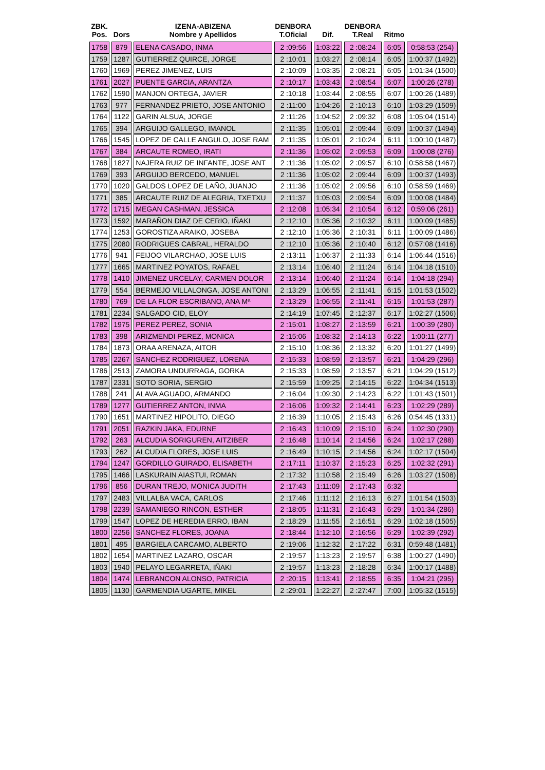| ZBK. Pos. | Dors | IZENA-ABIZENA Nombre y Apellidos | DENBORA T.Oficial | Dif. | DENBORA T.Real | Ritmo | |
| --- | --- | --- | --- | --- | --- | --- | --- |
| 1758 | 879 | ELENA CASADO, INMA | 2 :09:56 | 1:03:22 | 2 :08:24 | 6:05 | 0:58:53 (254) |
| 1759 | 1287 | GUTIERREZ QUIRCE, JORGE | 2 :10:01 | 1:03:27 | 2 :08:14 | 6:05 | 1:00:37 (1492) |
| 1760 | 1969 | PEREZ JIMENEZ, LUIS | 2 :10:09 | 1:03:35 | 2 :08:21 | 6:05 | 1:01:34 (1500) |
| 1761 | 2027 | PUENTE GARCIA, ARANTZA | 2 :10:17 | 1:03:43 | 2 :08:54 | 6:07 | 1:00:26 (278) |
| 1762 | 1590 | MANJON ORTEGA, JAVIER | 2 :10:18 | 1:03:44 | 2 :08:55 | 6:07 | 1:00:26 (1489) |
| 1763 | 977 | FERNANDEZ PRIETO, JOSE ANTONIO | 2 :11:00 | 1:04:26 | 2 :10:13 | 6:10 | 1:03:29 (1509) |
| 1764 | 1122 | GARIN ALSUA, JORGE | 2 :11:26 | 1:04:52 | 2 :09:32 | 6:08 | 1:05:04 (1514) |
| 1765 | 394 | ARGUIJO GALLEGO, IMANOL | 2 :11:35 | 1:05:01 | 2 :09:44 | 6:09 | 1:00:37 (1494) |
| 1766 | 1545 | LOPEZ DE CALLE ANGULO, JOSE RAM | 2 :11:35 | 1:05:01 | 2 :10:24 | 6:11 | 1:00:10 (1487) |
| 1767 | 384 | ARCAUTE ROMEO, IRATI | 2 :11:36 | 1:05:02 | 2 :09:53 | 6:09 | 1:00:08 (276) |
| 1768 | 1827 | NAJERA RUIZ DE INFANTE, JOSE ANT | 2 :11:36 | 1:05:02 | 2 :09:57 | 6:10 | 0:58:58 (1467) |
| 1769 | 393 | ARGUIJO BERCEDO, MANUEL | 2 :11:36 | 1:05:02 | 2 :09:44 | 6:09 | 1:00:37 (1493) |
| 1770 | 1020 | GALDOS LOPEZ DE LAÑO, JUANJO | 2 :11:36 | 1:05:02 | 2 :09:56 | 6:10 | 0:58:59 (1469) |
| 1771 | 385 | ARCAUTE RUIZ DE ALEGRIA, TXETXU | 2 :11:37 | 1:05:03 | 2 :09:54 | 6:09 | 1:00:08 (1484) |
| 1772 | 1715 | MEGAN CASHMAN, JESSICA | 2 :12:08 | 1:05:34 | 2 :10:54 | 6:12 | 0:59:06 (261) |
| 1773 | 1592 | MARAÑON DIAZ DE CERIO, IÑAKI | 2 :12:10 | 1:05:36 | 2 :10:32 | 6:11 | 1:00:09 (1485) |
| 1774 | 1253 | GOROSTIZA ARAIKO, JOSEBA | 2 :12:10 | 1:05:36 | 2 :10:31 | 6:11 | 1:00:09 (1486) |
| 1775 | 2080 | RODRIGUES CABRAL, HERALDO | 2 :12:10 | 1:05:36 | 2 :10:40 | 6:12 | 0:57:08 (1416) |
| 1776 | 941 | FEIJOO VILARCHAO, JOSE LUIS | 2 :13:11 | 1:06:37 | 2 :11:33 | 6:14 | 1:06:44 (1516) |
| 1777 | 1665 | MARTINEZ POYATOS, RAFAEL | 2 :13:14 | 1:06:40 | 2 :11:24 | 6:14 | 1:04:18 (1510) |
| 1778 | 1410 | JIMENEZ URCELAY, CARMEN DOLOR | 2 :13:14 | 1:06:40 | 2 :11:24 | 6:14 | 1:04:18 (294) |
| 1779 | 554 | BERMEJO VILLALONGA, JOSE ANTONI | 2 :13:29 | 1:06:55 | 2 :11:41 | 6:15 | 1:01:53 (1502) |
| 1780 | 769 | DE LA FLOR ESCRIBANO, ANA Mª | 2 :13:29 | 1:06:55 | 2 :11:41 | 6:15 | 1:01:53 (287) |
| 1781 | 2234 | SALGADO CID, ELOY | 2 :14:19 | 1:07:45 | 2 :12:37 | 6:17 | 1:02:27 (1506) |
| 1782 | 1975 | PEREZ PEREZ, SONIA | 2 :15:01 | 1:08:27 | 2 :13:59 | 6:21 | 1:00:39 (280) |
| 1783 | 398 | ARIZMENDI PEREZ, MONICA | 2 :15:06 | 1:08:32 | 2 :14:13 | 6:22 | 1:00:11 (277) |
| 1784 | 1873 | ORAA ARENAZA, AITOR | 2 :15:10 | 1:08:36 | 2 :13:32 | 6:20 | 1:01:27 (1499) |
| 1785 | 2267 | SANCHEZ RODRIGUEZ, LORENA | 2 :15:33 | 1:08:59 | 2 :13:57 | 6:21 | 1:04:29 (296) |
| 1786 | 2513 | ZAMORA UNDURRAGA, GORKA | 2 :15:33 | 1:08:59 | 2 :13:57 | 6:21 | 1:04:29 (1512) |
| 1787 | 2331 | SOTO SORIA, SERGIO | 2 :15:59 | 1:09:25 | 2 :14:15 | 6:22 | 1:04:34 (1513) |
| 1788 | 241 | ALAVA AGUADO, ARMANDO | 2 :16:04 | 1:09:30 | 2 :14:23 | 6:22 | 1:01:43 (1501) |
| 1789 | 1277 | GUTIERREZ ANTON, INMA | 2 :16:06 | 1:09:32 | 2 :14:41 | 6:23 | 1:02:29 (289) |
| 1790 | 1651 | MARTINEZ HIPOLITO, DIEGO | 2 :16:39 | 1:10:05 | 2 :15:43 | 6:26 | 0:54:45 (1331) |
| 1791 | 2051 | RAZKIN JAKA, EDURNE | 2 :16:43 | 1:10:09 | 2 :15:10 | 6:24 | 1:02:30 (290) |
| 1792 | 263 | ALCUDIA SORIGUREN, AITZIBER | 2 :16:48 | 1:10:14 | 2 :14:56 | 6:24 | 1:02:17 (288) |
| 1793 | 262 | ALCUDIA FLORES, JOSE LUIS | 2 :16:49 | 1:10:15 | 2 :14:56 | 6:24 | 1:02:17 (1504) |
| 1794 | 1247 | GORDILLO GUIRADO, ELISABETH | 2 :17:11 | 1:10:37 | 2 :15:23 | 6:25 | 1:02:32 (291) |
| 1795 | 1466 | LASKURAIN AIASTUI, ROMAN | 2 :17:32 | 1:10:58 | 2 :15:49 | 6:26 | 1:03:27 (1508) |
| 1796 | 856 | DURAN TREJO, MONICA JUDITH | 2 :17:43 | 1:11:09 | 2 :17:43 | 6:32 | |
| 1797 | 2483 | VILLALBA VACA, CARLOS | 2 :17:46 | 1:11:12 | 2 :16:13 | 6:27 | 1:01:54 (1503) |
| 1798 | 2239 | SAMANIEGO RINCON, ESTHER | 2 :18:05 | 1:11:31 | 2 :16:43 | 6:29 | 1:01:34 (286) |
| 1799 | 1547 | LOPEZ DE HEREDIA ERRO, IBAN | 2 :18:29 | 1:11:55 | 2 :16:51 | 6:29 | 1:02:18 (1505) |
| 1800 | 2256 | SANCHEZ FLORES, JOANA | 2 :18:44 | 1:12:10 | 2 :16:56 | 6:29 | 1:02:39 (292) |
| 1801 | 495 | BARGIELA CARCAMO, ALBERTO | 2 :19:06 | 1:12:32 | 2 :17:22 | 6:31 | 0:59:48 (1481) |
| 1802 | 1654 | MARTINEZ LAZARO, OSCAR | 2 :19:57 | 1:13:23 | 2 :19:57 | 6:38 | 1:00:27 (1490) |
| 1803 | 1940 | PELAYO LEGARRETA, IÑAKI | 2 :19:57 | 1:13:23 | 2 :18:28 | 6:34 | 1:00:17 (1488) |
| 1804 | 1474 | LEBRANCON ALONSO, PATRICIA | 2 :20:15 | 1:13:41 | 2 :18:55 | 6:35 | 1:04:21 (295) |
| 1805 | 1130 | GARMENDIA UGARTE, MIKEL | 2 :29:01 | 1:22:27 | 2 :27:47 | 7:00 | 1:05:32 (1515) |